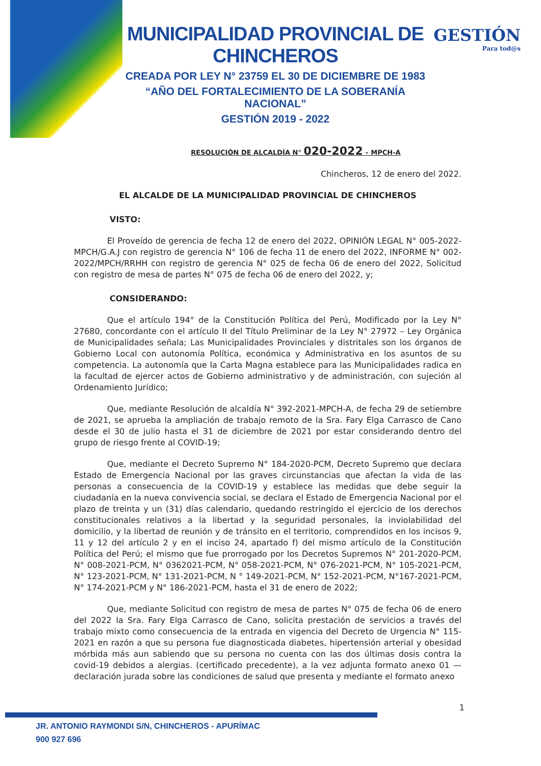MUNICIPALIDAD PROVINCIAL DE CHINCHEROS
CREADA POR LEY N° 23759 EL 30 DE DICIEMBRE DE 1983
“AÑO DEL FORTALECIMIENTO DE LA SOBERANÍA NACIONAL”
GESTIÓN 2019 - 2022
GESTIÓN
Para tod@s
RESOLUCIÓN DE ALCALDÍA N° 020-2022 – MPCH-A
Chincheros, 12 de enero del 2022.
EL ALCALDE DE LA MUNICIPALIDAD PROVINCIAL DE CHINCHEROS
VISTO:
El Proveído de gerencia de fecha 12 de enero del 2022, OPINIÓN LEGAL N° 005-2022-MPCH/G.A.J con registro de gerencia N° 106 de fecha 11 de enero del 2022, INFORME N° 002-2022/MPCH/RRHH con registro de gerencia N° 025 de fecha 06 de enero del 2022, Solicitud con registro de mesa de partes N° 075 de fecha 06 de enero del 2022, y;
CONSIDERANDO:
Que el artículo 194° de la Constitución Política del Perú, Modificado por la Ley N° 27680, concordante con el artículo II del Título Preliminar de la Ley N° 27972 – Ley Orgánica de Municipalidades señala; Las Municipalidades Provinciales y distritales son los órganos de Gobierno Local con autonomía Política, económica y Administrativa en los asuntos de su competencia. La autonomía que la Carta Magna establece para las Municipalidades radica en la facultad de ejercer actos de Gobierno administrativo y de administración, con sujeción al Ordenamiento Jurídico;
Que, mediante Resolución de alcaldía N° 392-2021-MPCH-A, de fecha 29 de setiembre de 2021, se aprueba la ampliación de trabajo remoto de la Sra. Fary Elga Carrasco de Cano desde el 30 de julio hasta el 31 de diciembre de 2021 por estar considerando dentro del grupo de riesgo frente al COVID-19;
Que, mediante el Decreto Supremo N° 184-2020-PCM, Decreto Supremo que declara Estado de Emergencia Nacional por las graves circunstancias que afectan la vida de las personas a consecuencia de la COVID-19 y establece las medidas que debe seguir la ciudadanía en la nueva convivencia social, se declara el Estado de Emergencia Nacional por el plazo de treinta y un (31) días calendario, quedando restringido el ejercicio de los derechos constitucionales relativos a la libertad y la seguridad personales, la inviolabilidad del domicilio, y la libertad de reunión y de tránsito en el territorio, comprendidos en los incisos 9, 11 y 12 del artículo 2 y en el inciso 24, apartado f) del mismo artículo de la Constitución Política del Perú; el mismo que fue prorrogado por los Decretos Supremos N° 201-2020-PCM, N° 008-2021-PCM, N° 0362021-PCM, N° 058-2021-PCM, N° 076-2021-PCM, N° 105-2021-PCM, N° 123-2021-PCM, N° 131-2021-PCM, N ° 149-2021-PCM, N° 152-2021-PCM, N°167-2021-PCM, N° 174-2021-PCM y N° 186-2021-PCM, hasta el 31 de enero de 2022;
Que, mediante Solicitud con registro de mesa de partes N° 075 de fecha 06 de enero del 2022 la Sra. Fary Elga Carrasco de Cano, solicita prestación de servicios a través del trabajo mixto como consecuencia de la entrada en vigencia del Decreto de Urgencia N° 115-2021 en razón a que su persona fue diagnosticada diabetes, hipertensión arterial y obesidad mórbida más aun sabiendo que su persona no cuenta con las dos últimas dosis contra la covid-19 debidos a alergias. (certificado precedente), a la vez adjunta formato anexo 01 — declaración jurada sobre las condiciones de salud que presenta y mediante el formato anexo
1
JR. ANTONIO RAYMONDI S/N, CHINCHEROS - APURÍMAC
900 927 696